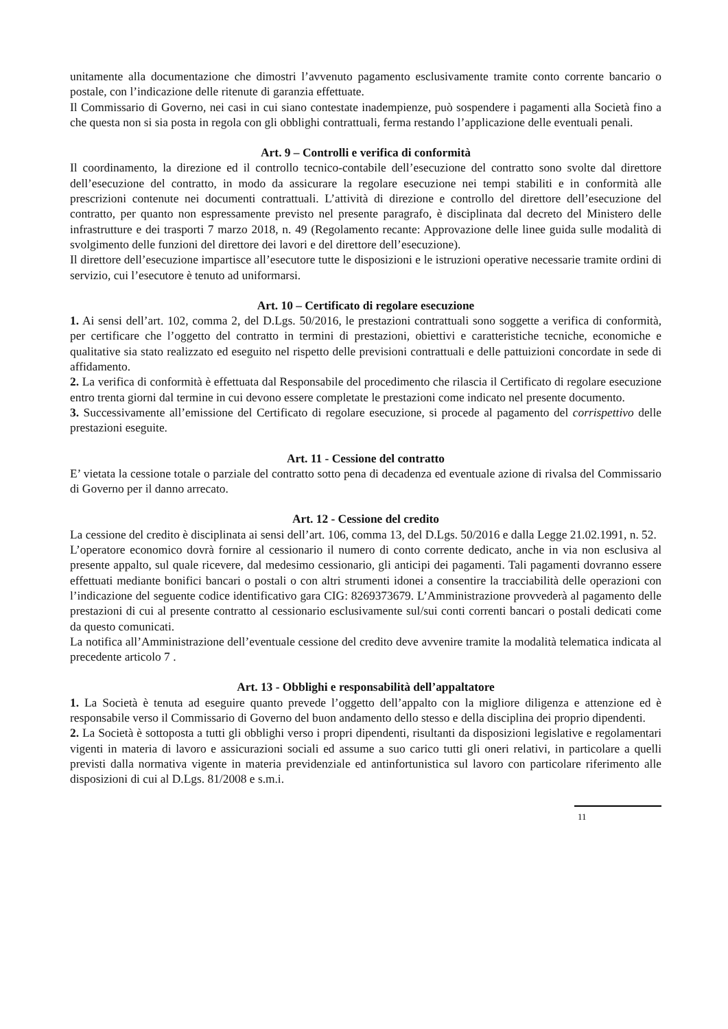unitamente alla documentazione che dimostri l’avvenuto pagamento esclusivamente tramite conto corrente bancario o postale, con l’indicazione delle ritenute di garanzia effettuate.
Il Commissario di Governo, nei casi in cui siano contestate inadempienze, può sospendere i pagamenti alla Società fino a che questa non si sia posta in regola con gli obblighi contrattuali, ferma restando l’applicazione delle eventuali penali.
Art. 9 – Controlli e verifica di conformità
Il coordinamento, la direzione ed il controllo tecnico-contabile dell’esecuzione del contratto sono svolte dal direttore dell’esecuzione del contratto, in modo da assicurare la regolare esecuzione nei tempi stabiliti e in conformità alle prescrizioni contenute nei documenti contrattuali. L’attività di direzione e controllo del direttore dell’esecuzione del contratto, per quanto non espressamente previsto nel presente paragrafo, è disciplinata dal decreto del Ministero delle infrastrutture e dei trasporti 7 marzo 2018, n. 49 (Regolamento recante: Approvazione delle linee guida sulle modalità di svolgimento delle funzioni del direttore dei lavori e del direttore dell’esecuzione).
Il direttore dell’esecuzione impartisce all’esecutore tutte le disposizioni e le istruzioni operative necessarie tramite ordini di servizio, cui l’esecutore è tenuto ad uniformarsi.
Art. 10 – Certificato di regolare esecuzione
1. Ai sensi dell’art. 102, comma 2, del D.Lgs. 50/2016, le prestazioni contrattuali sono soggette a verifica di conformità, per certificare che l’oggetto del contratto in termini di prestazioni, obiettivi e caratteristiche tecniche, economiche e qualitative sia stato realizzato ed eseguito nel rispetto delle previsioni contrattuali e delle pattuizioni concordate in sede di affidamento.
2. La verifica di conformità è effettuata dal Responsabile del procedimento che rilascia il Certificato di regolare esecuzione entro trenta giorni dal termine in cui devono essere completate le prestazioni come indicato nel presente documento.
3. Successivamente all’emissione del Certificato di regolare esecuzione, si procede al pagamento del corrispettivo delle prestazioni eseguite.
Art. 11 - Cessione del contratto
E’ vietata la cessione totale o parziale del contratto sotto pena di decadenza ed eventuale azione di rivalsa del Commissario di Governo per il danno arrecato.
Art. 12 - Cessione del credito
La cessione del credito è disciplinata ai sensi dell’art. 106, comma 13, del D.Lgs. 50/2016 e dalla Legge 21.02.1991, n. 52.
L’operatore economico dovrà fornire al cessionario il numero di conto corrente dedicato, anche in via non esclusiva al presente appalto, sul quale ricevere, dal medesimo cessionario, gli anticipi dei pagamenti. Tali pagamenti dovranno essere effettuati mediante bonifici bancari o postali o con altri strumenti idonei a consentire la tracciabilità delle operazioni con l’indicazione del seguente codice identificativo gara CIG: 8269373679. L’Amministrazione provvederà al pagamento delle prestazioni di cui al presente contratto al cessionario esclusivamente sul/sui conti correnti bancari o postali dedicati come da questo comunicati.
La notifica all’Amministrazione dell’eventuale cessione del credito deve avvenire tramite la modalità telematica indicata al precedente articolo 7 .
Art. 13 - Obblighi e responsabilità dell’appaltatore
1. La Società è tenuta ad eseguire quanto prevede l’oggetto dell’appalto con la migliore diligenza e attenzione ed è responsabile verso il Commissario di Governo del buon andamento dello stesso e della disciplina dei proprio dipendenti.
2. La Società è sottoposta a tutti gli obblighi verso i propri dipendenti, risultanti da disposizioni legislative e regolamentari vigenti in materia di lavoro e assicurazioni sociali ed assume a suo carico tutti gli oneri relativi, in particolare a quelli previsti dalla normativa vigente in materia previdenziale ed antinfortunistica sul lavoro con particolare riferimento alle disposizioni di cui al D.Lgs. 81/2008 e s.m.i.
11